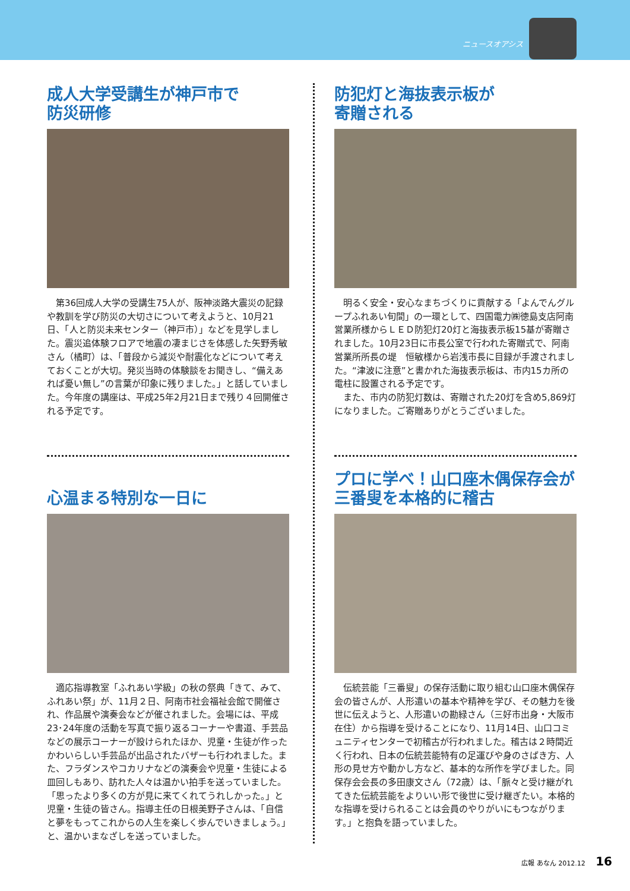ニュースオアシス
成人大学受講生が神戸市で
防災研修
第36回成人大学の受講生75人が、阪神淡路大震災の記録や教訓を学び防災の大切さについて考えようと、10月21日、「人と防災未来センター（神戸市）」などを見学しました。震災追体験フロアで地震の凄まじさを体感した矢野秀敏さん（橘町）は、「普段から減災や耐震化などについて考えておくことが大切。発災当時の体験談をお聞きし、“備えあれば憂い無し”の言葉が印象に残りました。」と話していました。今年度の講座は、平成25年2月21日まで残り４回開催される予定です。
防犯灯と海抜表示板が
寄贈される
明るく安全・安心なまちづくりに貢献する「よんでんグループふれあい旬間」の一環として、四国電力㈱徳島支店阿南営業所様からＬＥＤ防犯灯20灯と海抜表示板15基が寄贈されました。10月23日に市長公室で行われた寄贈式で、阿南営業所所長の堤　恒敏様から岩浅市長に目録が手渡されました。“津波に注意”と書かれた海抜表示板は、市内15カ所の電柱に設置される予定です。
また、市内の防犯灯数は、寄贈された20灯を含め5,869灯になりました。ご寄贈ありがとうございました。
心温まる特別な一日に
適応指導教室「ふれあい学級」の秋の祭典「きて、みて、ふれあい祭」が、11月２日、阿南市社会福祉会館で開催され、作品展や演奏会などが催されました。会場には、平成23･24年度の活動を写真で振り返るコーナーや書道、手芸品などの展示コーナーが設けられたほか、児童・生徒が作ったかわいらしい手芸品が出品されたバザーも行われました。また、フラダンスやコカリナなどの演奏会や児童・生徒による皿回しもあり、訪れた人々は温かい拍手を送っていました。「思ったより多くの方が見に来てくれてうれしかった。」と児童・生徒の皆さん。指導主任の日根美野子さんは、「自信と夢をもってこれからの人生を楽しく歩んでいきましょう。」と、温かいまなざしを送っていました。
プロに学べ！山口座木偶保存会が
三番叟を本格的に稽古
伝統芸能「三番叟」の保存活動に取り組む山口座木偶保存会の皆さんが、人形遣いの基本や精神を学び、その魅力を後世に伝えようと、人形遣いの勘緑さん（三好市出身・大阪市在住）から指導を受けることになり、11月14日、山口コミュニティセンターで初稽古が行われました。稽古は２時間近く行われ、日本の伝統芸能特有の足運びや身のさばき方、人形の見せ方や動かし方など、基本的な所作を学びました。同保存会会長の多田康文さん（72歳）は、「脈々と受け継がれてきた伝統芸能をよりいい形で後世に受け継ぎたい。本格的な指導を受けられることは会員のやりがいにもつながります。」と抱負を語っていました。
広報 あなん 2012.12 16